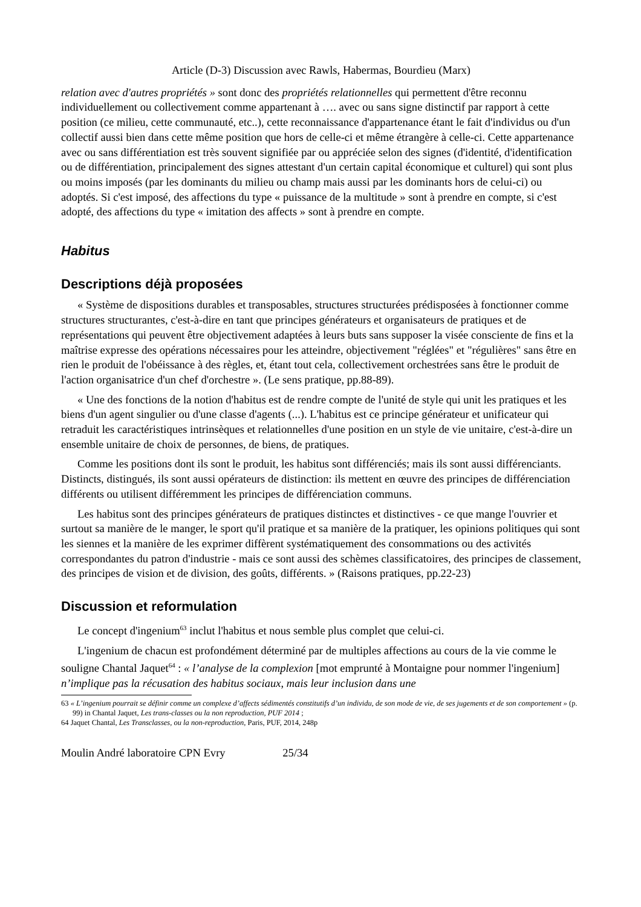Article (D-3) Discussion avec Rawls, Habermas, Bourdieu (Marx)
relation avec d'autres propriétés » sont donc des propriétés relationnelles qui permettent d'être reconnu individuellement ou collectivement comme appartenant à …. avec ou sans signe distinctif par rapport à cette position (ce milieu, cette communauté, etc..), cette reconnaissance d'appartenance étant le fait d'individus ou d'un collectif aussi bien dans cette même position que hors de celle-ci et même étrangère à celle-ci. Cette appartenance avec ou sans différentiation est très souvent signifiée par ou appréciée selon des signes (d'identité, d'identification ou de différentiation, principalement des signes attestant d'un certain capital économique et culturel) qui sont plus ou moins imposés (par les dominants du milieu ou champ mais aussi par les dominants hors de celui-ci) ou adoptés. Si c'est imposé, des affections du type « puissance de la multitude » sont à prendre en compte, si c'est adopté, des affections du type « imitation des affects » sont à prendre en compte.
Habitus
Descriptions déjà proposées
« Système de dispositions durables et transposables, structures structurées prédisposées à fonctionner comme structures structurantes, c'est-à-dire en tant que principes générateurs et organisateurs de pratiques et de représentations qui peuvent être objectivement adaptées à leurs buts sans supposer la visée consciente de fins et la maîtrise expresse des opérations nécessaires pour les atteindre, objectivement "réglées" et "régulières" sans être en rien le produit de l'obéissance à des règles, et, étant tout cela, collectivement orchestrées sans être le produit de l'action organisatrice d'un chef d'orchestre ». (Le sens pratique, pp.88-89).
« Une des fonctions de la notion d'habitus est de rendre compte de l'unité de style qui unit les pratiques et les biens d'un agent singulier ou d'une classe d'agents (...). L'habitus est ce principe générateur et unificateur qui retraduit les caractéristiques intrinsèques et relationnelles d'une position en un style de vie unitaire, c'est-à-dire un ensemble unitaire de choix de personnes, de biens, de pratiques.
Comme les positions dont ils sont le produit, les habitus sont différenciés; mais ils sont aussi différenciants. Distincts, distingués, ils sont aussi opérateurs de distinction: ils mettent en œuvre des principes de différenciation différents ou utilisent différemment les principes de différenciation communs.
Les habitus sont des principes générateurs de pratiques distinctes et distinctives - ce que mange l'ouvrier et surtout sa manière de le manger, le sport qu'il pratique et sa manière de la pratiquer, les opinions politiques qui sont les siennes et la manière de les exprimer diffèrent systématiquement des consommations ou des activités correspondantes du patron d'industrie - mais ce sont aussi des schèmes classificatoires, des principes de classement, des principes de vision et de division, des goûts, différents. » (Raisons pratiques, pp.22-23)
Discussion et reformulation
Le concept d'ingenium<sup>63</sup> inclut l'habitus et nous semble plus complet que celui-ci.
L'ingenium de chacun est profondément déterminé par de multiples affections au cours de la vie comme le souligne Chantal Jaquet<sup>64</sup> : « l’analyse de la complexion [mot emprunté à Montaigne pour nommer l'ingenium] n’implique pas la récusation des habitus sociaux, mais leur inclusion dans une
63 « L’ingenium pourrait se définir comme un complexe d’affects sédimentés constitutifs d’un individu, de son mode de vie, de ses jugements et de son comportement » (p. 99) in Chantal Jaquet, Les trans-classes ou la non reproduction, PUF 2014 ;
64 Jaquet Chantal, Les Transclasses, ou la non-reproduction, Paris, PUF, 2014, 248p
Moulin André laboratoire CPN Evry 25/34